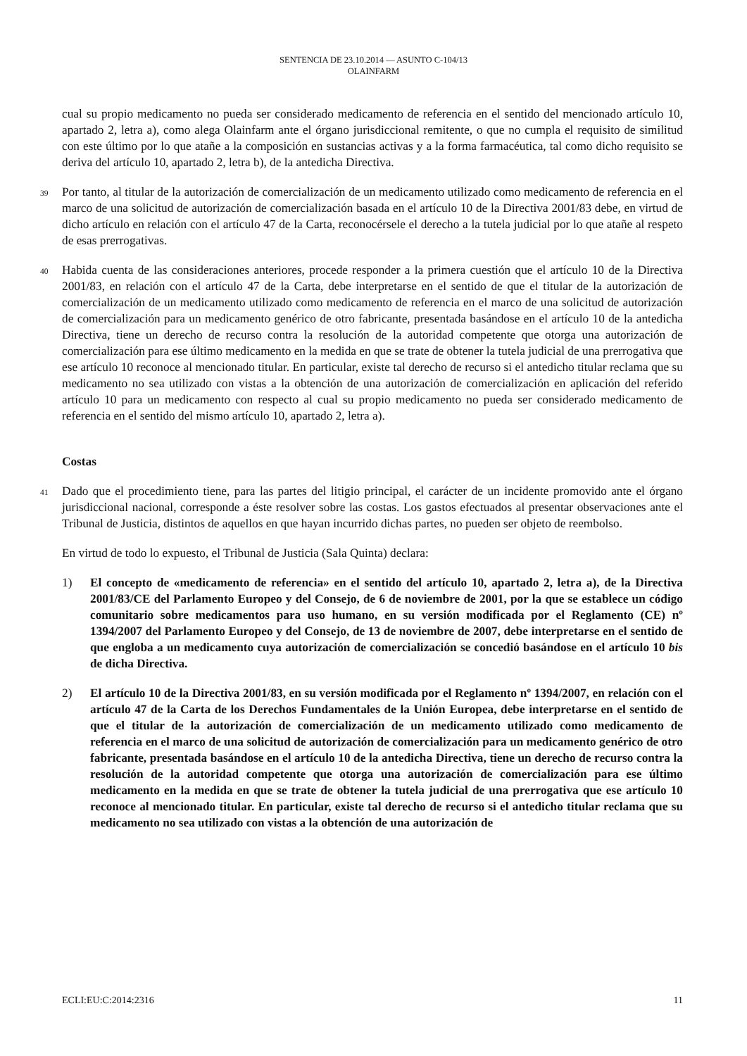SENTENCIA DE 23.10.2014 — ASUNTO C-104/13
OLAINFARM
cual su propio medicamento no pueda ser considerado medicamento de referencia en el sentido del mencionado artículo 10, apartado 2, letra a), como alega Olainfarm ante el órgano jurisdiccional remitente, o que no cumpla el requisito de similitud con este último por lo que atañe a la composición en sustancias activas y a la forma farmacéutica, tal como dicho requisito se deriva del artículo 10, apartado 2, letra b), de la antedicha Directiva.
39 Por tanto, al titular de la autorización de comercialización de un medicamento utilizado como medicamento de referencia en el marco de una solicitud de autorización de comercialización basada en el artículo 10 de la Directiva 2001/83 debe, en virtud de dicho artículo en relación con el artículo 47 de la Carta, reconocérsele el derecho a la tutela judicial por lo que atañe al respeto de esas prerrogativas.
40 Habida cuenta de las consideraciones anteriores, procede responder a la primera cuestión que el artículo 10 de la Directiva 2001/83, en relación con el artículo 47 de la Carta, debe interpretarse en el sentido de que el titular de la autorización de comercialización de un medicamento utilizado como medicamento de referencia en el marco de una solicitud de autorización de comercialización para un medicamento genérico de otro fabricante, presentada basándose en el artículo 10 de la antedicha Directiva, tiene un derecho de recurso contra la resolución de la autoridad competente que otorga una autorización de comercialización para ese último medicamento en la medida en que se trate de obtener la tutela judicial de una prerrogativa que ese artículo 10 reconoce al mencionado titular. En particular, existe tal derecho de recurso si el antedicho titular reclama que su medicamento no sea utilizado con vistas a la obtención de una autorización de comercialización en aplicación del referido artículo 10 para un medicamento con respecto al cual su propio medicamento no pueda ser considerado medicamento de referencia en el sentido del mismo artículo 10, apartado 2, letra a).
Costas
41 Dado que el procedimiento tiene, para las partes del litigio principal, el carácter de un incidente promovido ante el órgano jurisdiccional nacional, corresponde a éste resolver sobre las costas. Los gastos efectuados al presentar observaciones ante el Tribunal de Justicia, distintos de aquellos en que hayan incurrido dichas partes, no pueden ser objeto de reembolso.
En virtud de todo lo expuesto, el Tribunal de Justicia (Sala Quinta) declara:
1) El concepto de «medicamento de referencia» en el sentido del artículo 10, apartado 2, letra a), de la Directiva 2001/83/CE del Parlamento Europeo y del Consejo, de 6 de noviembre de 2001, por la que se establece un código comunitario sobre medicamentos para uso humano, en su versión modificada por el Reglamento (CE) nº 1394/2007 del Parlamento Europeo y del Consejo, de 13 de noviembre de 2007, debe interpretarse en el sentido de que engloba a un medicamento cuya autorización de comercialización se concedió basándose en el artículo 10 bis de dicha Directiva.
2) El artículo 10 de la Directiva 2001/83, en su versión modificada por el Reglamento nº 1394/2007, en relación con el artículo 47 de la Carta de los Derechos Fundamentales de la Unión Europea, debe interpretarse en el sentido de que el titular de la autorización de comercialización de un medicamento utilizado como medicamento de referencia en el marco de una solicitud de autorización de comercialización para un medicamento genérico de otro fabricante, presentada basándose en el artículo 10 de la antedicha Directiva, tiene un derecho de recurso contra la resolución de la autoridad competente que otorga una autorización de comercialización para ese último medicamento en la medida en que se trate de obtener la tutela judicial de una prerrogativa que ese artículo 10 reconoce al mencionado titular. En particular, existe tal derecho de recurso si el antedicho titular reclama que su medicamento no sea utilizado con vistas a la obtención de una autorización de
ECLI:EU:C:2014:2316 11